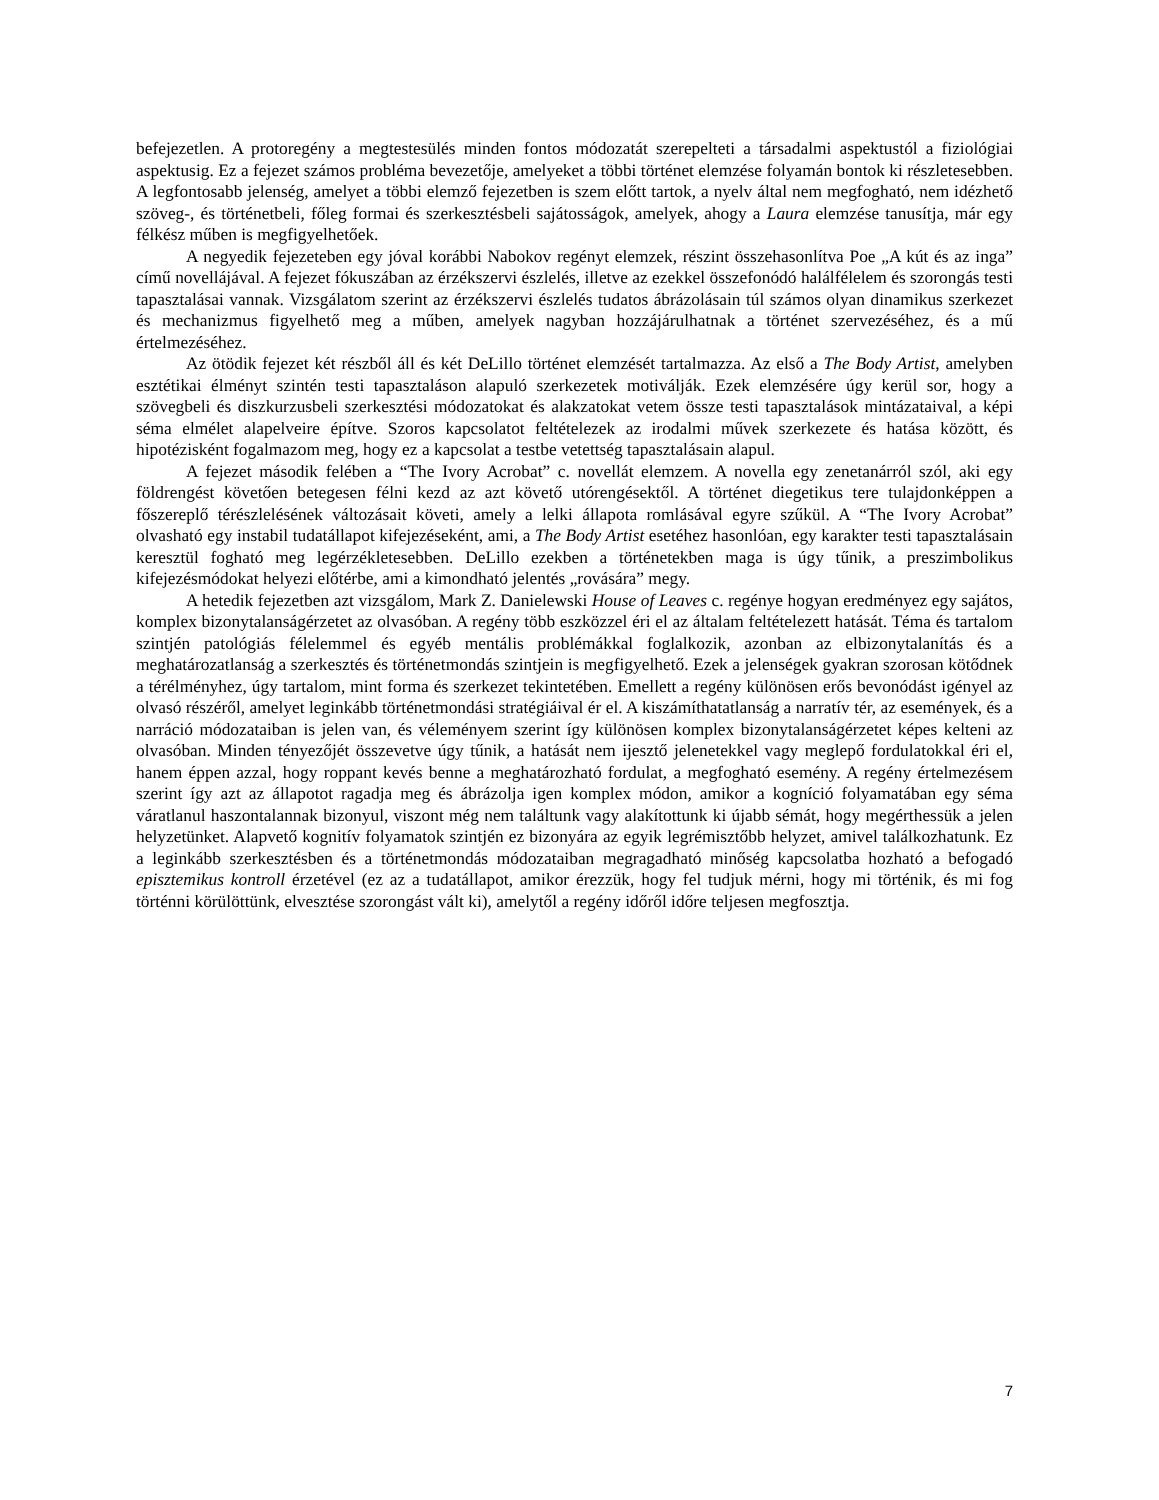befejezetlen. A protoregény a megtestesülés minden fontos módozatát szerepelteti a társadalmi aspektustól a fiziológiai aspektusig. Ez a fejezet számos probléma bevezetője, amelyeket a többi történet elemzése folyamán bontok ki részletesebben. A legfontosabb jelenség, amelyet a többi elemző fejezetben is szem előtt tartok, a nyelv által nem megfogható, nem idézhető szöveg-, és történetbeli, főleg formai és szerkesztésbeli sajátosságok, amelyek, ahogy a Laura elemzése tanusítja, már egy félkész műben is megfigyelhetőek.
A negyedik fejezeteben egy jóval korábbi Nabokov regényt elemzek, részint összehasonlítva Poe „A kút és az inga” című novellájával. A fejezet fókuszában az érzékszervi észlelés, illetve az ezekkel összefonódó halálfélelem és szorongás testi tapasztalásai vannak. Vizsgálatom szerint az érzékszervi észlelés tudatos ábrázolásain túl számos olyan dinamikus szerkezet és mechanizmus figyelhető meg a műben, amelyek nagyban hozzájárulhatnak a történet szervezéséhez, és a mű értelmezéséhez.
Az ötödik fejezet két részből áll és két DeLillo történet elemzését tartalmazza. Az első a The Body Artist, amelyben esztétikai élményt szintén testi tapasztaláson alapuló szerkezetek motiválják. Ezek elemzésére úgy kerül sor, hogy a szövegbeli és diszkurzusbeli szerkesztési módozatokat és alakzatokat vetem össze testi tapasztalások mintázataival, a képi séma elmélet alapelveire építve. Szoros kapcsolatot feltételezek az irodalmi művek szerkezete és hatása között, és hipotézisként fogalmazom meg, hogy ez a kapcsolat a testbe vetettség tapasztalásain alapul.
A fejezet második felében a “The Ivory Acrobat” c. novellát elemzem. A novella egy zenetanárról szól, aki egy földrengést követően betegesen félni kezd az azt követő utórengésektől. A történet diegetikus tere tulajdonképpen a főszereplő térészlelésének változásait követi, amely a lelki állapota romlásával egyre szűkül. A “The Ivory Acrobat” olvasható egy instabil tudatállapot kifejezéseként, ami, a The Body Artist esetéhez hasonlóan, egy karakter testi tapasztalásain keresztül fogható meg legérzékletesebben. DeLillo ezekben a történetekben maga is úgy tűnik, a preszimbolikus kifejezésmódokat helyezi előtérbe, ami a kimondható jelentés „rovására” megy.
A hetedik fejezetben azt vizsgálom, Mark Z. Danielewski House of Leaves c. regénye hogyan eredményez egy sajátos, komplex bizonytalanságérzetet az olvasóban. A regény több eszközzel éri el az általam feltételezett hatását. Téma és tartalom szintjén patológiás félelemmel és egyéb mentális problémákkal foglalkozik, azonban az elbizonytalanítás és a meghatározatlanság a szerkesztés és történetmondás szintjein is megfigyelhető. Ezek a jelenségek gyakran szorosan kötődnek a térélményhez, úgy tartalom, mint forma és szerkezet tekintetében. Emellett a regény különösen erős bevonódást igényel az olvasó részéről, amelyet leginkább történetmondási stratégiáival ér el. A kiszámíthatatlanság a narratív tér, az események, és a narráció módozataiban is jelen van, és véleményem szerint így különösen komplex bizonytalanságérzetet képes kelteni az olvasóban. Minden tényezőjét összevetve úgy tűnik, a hatását nem ijesztő jelenetekkel vagy meglepő fordulatokkal éri el, hanem éppen azzal, hogy roppant kevés benne a meghatározható fordulat, a megfogható esemény. A regény értelmezésem szerint így azt az állapotot ragadja meg és ábrázolja igen komplex módon, amikor a kogníció folyamatában egy séma váratlanul haszontalannak bizonyul, viszont még nem találtunk vagy alakítottunk ki újabb sémát, hogy megérthessük a jelen helyzetünket. Alapvető kognitív folyamatok szintjén ez bizonyára az egyik legrémisztőbb helyzet, amivel találkozhatunk. Ez a leginkább szerkesztésben és a történetmondás módozataiban megragadható minőség kapcsolatba hozható a befogadó episztemikus kontroll érzetével (ez az a tudatállapot, amikor érezzük, hogy fel tudjuk mérni, hogy mi történik, és mi fog történni körülöttünk, elvesztése szorongást vált ki), amelytől a regény időről időre teljesen megfosztja.
7